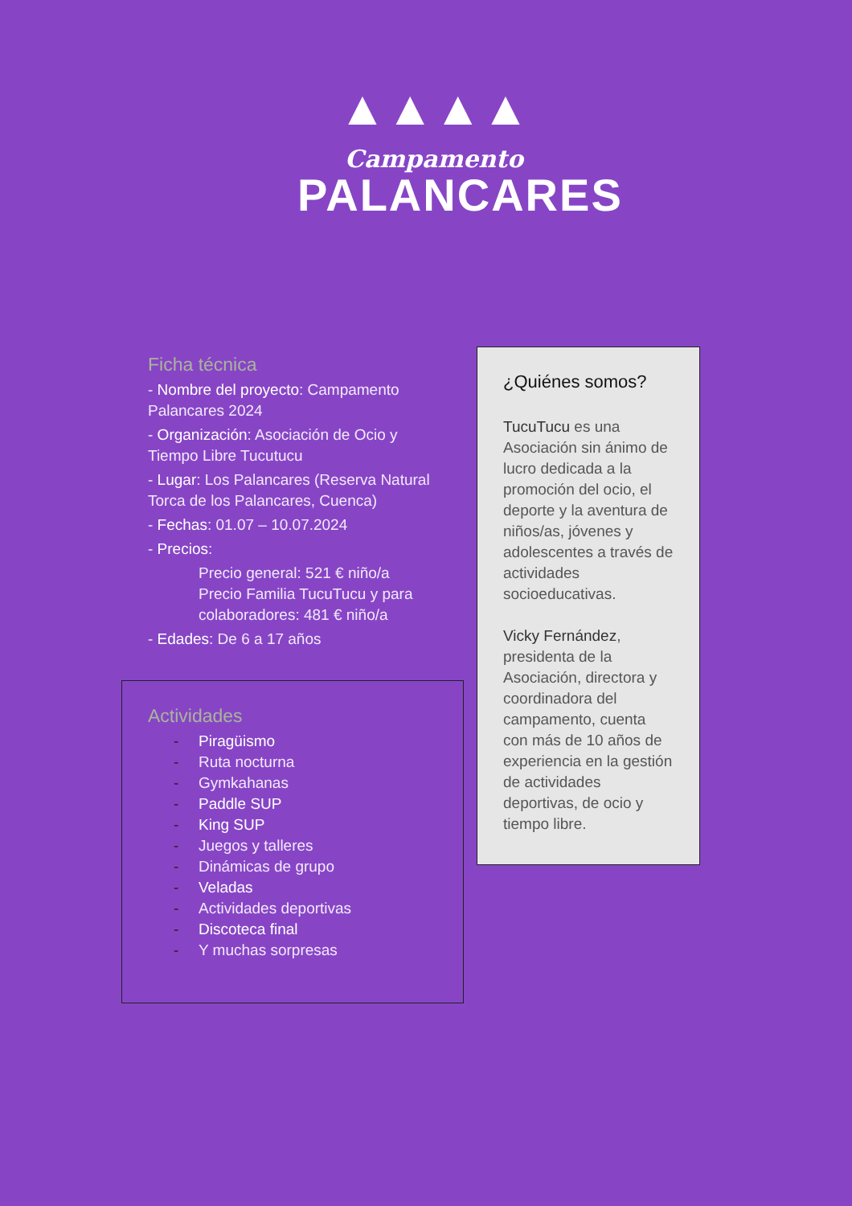▲▲▲▲
Campamento
PALANCARES
Ficha técnica
- Nombre del proyecto: Campamento Palancares 2024
- Organización: Asociación de Ocio y Tiempo Libre Tucutucu
- Lugar: Los Palancares (Reserva Natural Torca de los Palancares, Cuenca)
- Fechas: 01.07 – 10.07.2024
- Precios:
Precio general: 521 € niño/a
Precio Familia TucuTucu y para colaboradores: 481 € niño/a
- Edades: De 6 a 17 años
Actividades
- Piragüismo
- Ruta nocturna
- Gymkahanas
- Paddle SUP
- King SUP
- Juegos y talleres
- Dinámicas de grupo
- Veladas
- Actividades deportivas
- Discoteca final
- Y muchas sorpresas
¿Quiénes somos?
TucuTucu es una Asociación sin ánimo de lucro dedicada a la promoción del ocio, el deporte y la aventura de niños/as, jóvenes y adolescentes a través de actividades socioeducativas.
Vicky Fernández, presidenta de la Asociación, directora y coordinadora del campamento, cuenta con más de 10 años de experiencia en la gestión de actividades deportivas, de ocio y tiempo libre.